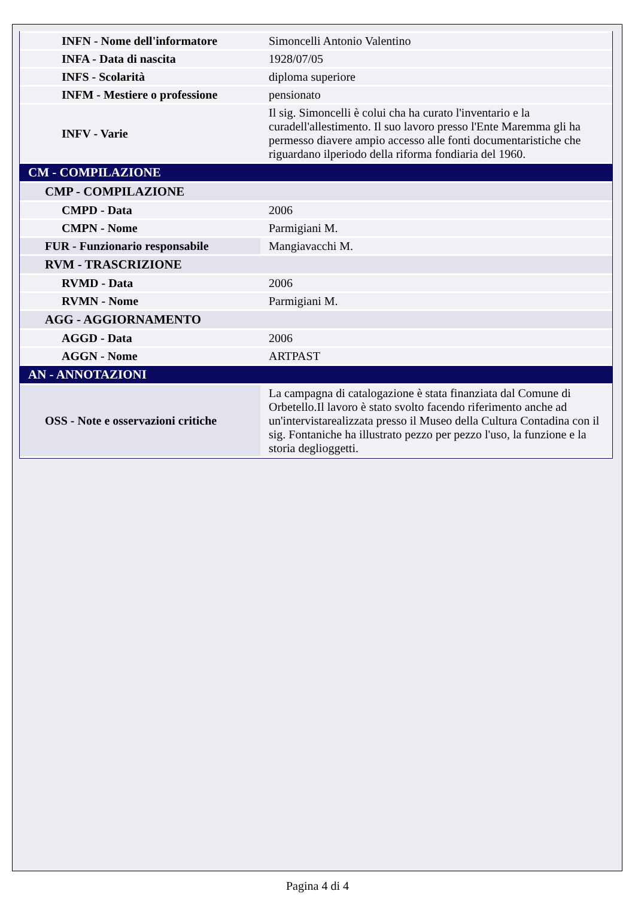| INFN - Nome dell'informatore | Simoncelli Antonio Valentino |
| INFA - Data di nascita | 1928/07/05 |
| INFS - Scolarità | diploma superiore |
| INFM - Mestiere o professione | pensionato |
| INFV - Varie | Il sig. Simoncelli è colui cha ha curato l'inventario e la curadell'allestimento. Il suo lavoro presso l'Ente Maremma gli ha permesso diavere ampio accesso alle fonti documentaristiche che riguardano ilperiodo della riforma fondiaria del 1960. |
| CM - COMPILAZIONE | |
| CMP - COMPILAZIONE | |
| CMPD - Data | 2006 |
| CMPN - Nome | Parmigiani M. |
| FUR - Funzionario responsabile | Mangiavacchi M. |
| RVM - TRASCRIZIONE | |
| RVMD - Data | 2006 |
| RVMN - Nome | Parmigiani M. |
| AGG - AGGIORNAMENTO | |
| AGGD - Data | 2006 |
| AGGN - Nome | ARTPAST |
| AN - ANNOTAZIONI | |
| OSS - Note e osservazioni critiche | La campagna di catalogazione è stata finanziata dal Comune di Orbetello.Il lavoro è stato svolto facendo riferimento anche ad un'intervistarealizzata presso il Museo della Cultura Contadina con il sig. Fontaniche ha illustrato pezzo per pezzo l'uso, la funzione e la storia deglioggetti. |
Pagina 4 di 4